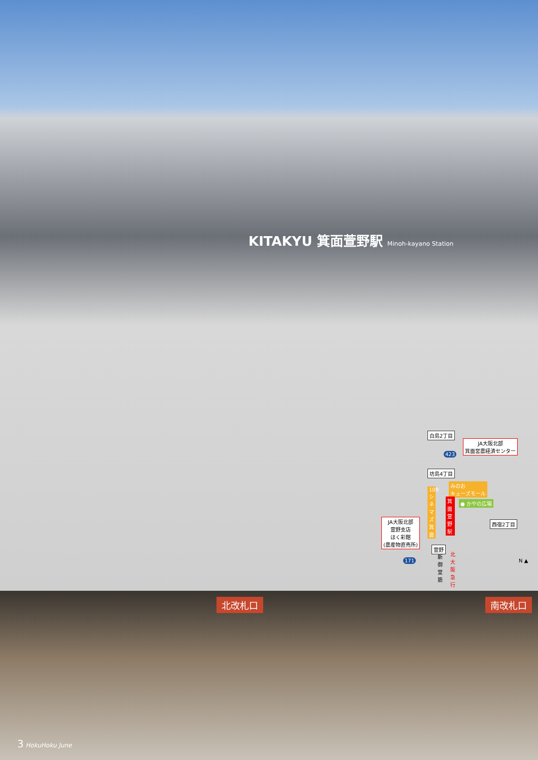KITAKYU 箕面萱野駅 Minoh-kayano Station
白島2丁目
JA大阪北部
箕面営農経済センター
423
坊島4丁目
みのお
キューズモール
109シネマズ箕面
● かやの広場
箕面萱野駅
JA大阪北部
萱野支店
ほく彩館
(農産物直売所)
西宿2丁目
萱野
171
新御堂筋
北大阪急行
N ▲
北改札口
3 HokuHoku June
南改札口